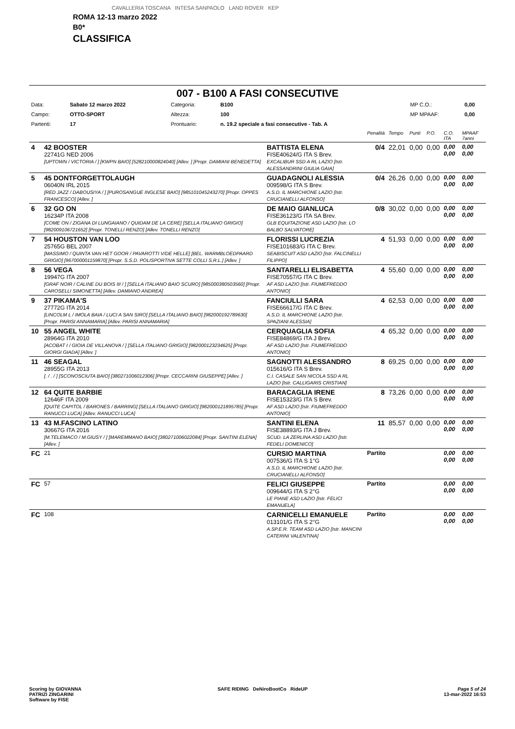CAVALLERIA TOSCANA INTESA SANPAOLO LAND ROVER KEP
ROMA 12-13 marzo 2022
B0*
CLASSIFICA
007 - B100 A FASI CONSECUTIVE
| Data: | Sabato 12 marzo 2022 | Categoria: | B100 | MP C.O.: | 0,00 |
| Campo: | OTTO-SPORT | Altezza: | 100 | MP MPAAF: | 0,00 |
| Partenti: | 17 | Prontuario: | n. 19.2 speciale a fasi consecutive - Tab. A | | |
| | | | Penalità | Tempo | Punti | P.O. | C.O. ITA | MPAAF 7anni |
| 4 | 42 BOOSTER 22741G NED 2006 [UPTOWN / VICTORIA / ] [KWPN BAIO] [528210000824040] [Allev. ] [Propr. DAMIANI BENEDETTA] | BATTISTA ELENA FISE40624/G ITA S Brev. EXCALIBUR SSD A RL LAZIO [Istr. ALESSANDRINI GIULIA GAIA] | 0/4 | 22,01 | 0,00 | 0,00 | 0,00 0,00 | 0,00 0,00 |
| 5 | 45 DONTFORGETTOLAUGH 06040N IRL 2015 [RED JAZZ / DABOUSIYA / ] [PUROSANGUE INGLESE BAIO] [985101045243270] [Propr. OPPES FRANCESCO] [Allev. ] | GUADAGNOLI ALESSIA 009598/G ITA S Brev. A.S.D. IL MARCHIONE LAZIO [Istr. CRUCIANELLI ALFONSO] | 0/4 | 26,26 | 0,00 | 0,00 | 0,00 0,00 | 0,00 0,00 |
| 6 | 32 GO ON 16234P ITA 2008 [COME ON / ZIGANA DI LUNGAIANO / QUIDAM DE LA CERE] [SELLA ITALIANO GRIGIO] [982009106721652] [Propr. TONELLI RENZO] [Allev. TONELLI RENZO] | DE MAIO GIANLUCA FISE36123/G ITA SA Brev. GLB EQUITAZIONE ASD LAZIO [Istr. LO BALBO SALVATORE] | 0/8 | 30,02 | 0,00 | 0,00 | 0,00 0,00 | 0,00 0,00 |
| 7 | 54 HOUSTON VAN LOO 25765G BEL 2007 [MASSIMO / QUINTA VAN HET GOOR / PAVAROTTI V/DE HELLE] [BEL. WARMBLOEDPAARD GRIGIO] [967000001159870] [Propr. S.S.D. POLISPORTIVA SETTE COLLI S.R.L.] [Allev. ] | FLORISSI LUCREZIA FISE101683/G ITA C Brev. SEABISCUIT ASD LAZIO [Istr. FALCINELLI FILIPPO] | 4 | 51,93 | 0,00 | 0,00 | 0,00 0,00 | 0,00 0,00 |
| 8 | 56 VEGA 19947G ITA 2007 [GRAF NOIR / CALINE DU BOIS III / ] [SELLA ITALIANO BAIO SCURO] [985000380503560] [Propr. CAROSELLI SIMONETTA] [Allev. DAMIANO ANDREA] | SANTARELLI ELISABETTA FISE70557/G ITA C Brev. AF ASD LAZIO [Istr. FIUMEFREDDO ANTONIO] | 4 | 55,60 | 0,00 | 0,00 | 0,00 0,00 | 0,00 0,00 |
| 9 | 37 PIKAMA'S 27772G ITA 2014 [LINCOLM L / IMOLA BAIA / LUCI A SAN SIRO] [SELLA ITALIANO BAIO] [982000192789630] [Propr. PARISI ANNAMARIA] [Allev. PARISI ANNAMARIA] | FANCIULLI SARA FISE66617/G ITA C Brev. A.S.D. IL MARCHIONE LAZIO [Istr. SPAZIANI ALESSIA] | 4 | 62,53 | 0,00 | 0,00 | 0,00 0,00 | 0,00 0,00 |
| 10 | 55 ANGEL WHITE 28964G ITA 2010 [ACOBAT I / GIOIA DE VILLANOVA / ] [SELLA ITALIANO GRIGIO] [982000123234625] [Propr. GIORGI GIADA] [Allev. ] | CERQUAGLIA SOFIA FISE84869/G ITA J Brev. AF ASD LAZIO [Istr. FIUMEFREDDO ANTONIO] | 4 | 65,32 | 0,00 | 0,00 | 0,00 0,00 | 0,00 0,00 |
| 11 | 46 SEAGAL 28955G ITA 2013 [. / . / ] [SCONOSCIUTA BAIO] [380271006012306] [Propr. CECCARINI GIUSEPPE] [Allev. ] | SAGNOTTI ALESSANDRO 015616/G ITA S Brev. C.I. CASALE SAN NICOLA SSD A RL LAZIO [Istr. CALLIGARIS CRISTIAN] | 8 | 69,25 | 0,00 | 0,00 | 0,00 0,00 | 0,00 0,00 |
| 12 | 64 QUITE BARBIE 12646F ITA 2009 [QUITE CAPITOL / BARONES / BARRING] [SELLA ITALIANO GRIGIO] [982000121895785] [Propr. RANUCCI LUCA] [Allev. RANUCCI LUCA] | BARACAGLIA IRENE FISE15323/G ITA S Brev. AF ASD LAZIO [Istr. FIUMEFREDDO ANTONIO] | 8 | 73,26 | 0,00 | 0,00 | 0,00 0,00 | 0,00 0,00 |
| 13 | 43 M.FASCINO LATINO 30667G ITA 2016 [M.TELEMACO / M.GIUSY / ] [MAREMMANO BAIO] [380271006022084] [Propr. SANTINI ELENA] [Allev. ] | SANTINI ELENA FISE38893/G ITA J Brev. SCUD. LA ZERLINA ASD LAZIO [Istr. FEDELI DOMENICO] | 11 | 85,57 | 0,00 | 0,00 | 0,00 0,00 | 0,00 0,00 |
| FC | 21 | CURSIO MARTINA 007536/G ITA S 1°G A.S.D. IL MARCHIONE LAZIO [Istr. CRUCIANELLI ALFONSO] | Partito | | | | 0,00 0,00 | 0,00 0,00 |
| FC | 57 | FELICI GIUSEPPE 009644/G ITA S 2°G LE PIANE ASD LAZIO [Istr. FELICI EMANUELA] | Partito | | | | 0,00 0,00 | 0,00 0,00 |
| FC | 108 | CARNICELLI EMANUELE 013101/G ITA S 2°G A.SP.E.R. TEAM ASD LAZIO [Istr. MANCINI CATERINI VALENTINA] | Partito | | | | 0,00 0,00 | 0,00 0,00 |
Scoring by GIOVANNA
PATRIZI ZINGARINI
Software by FISE
SAFE RIDING DeNiroBootCo RideUP
Page 5 of 24
13-mar-2022 16:53